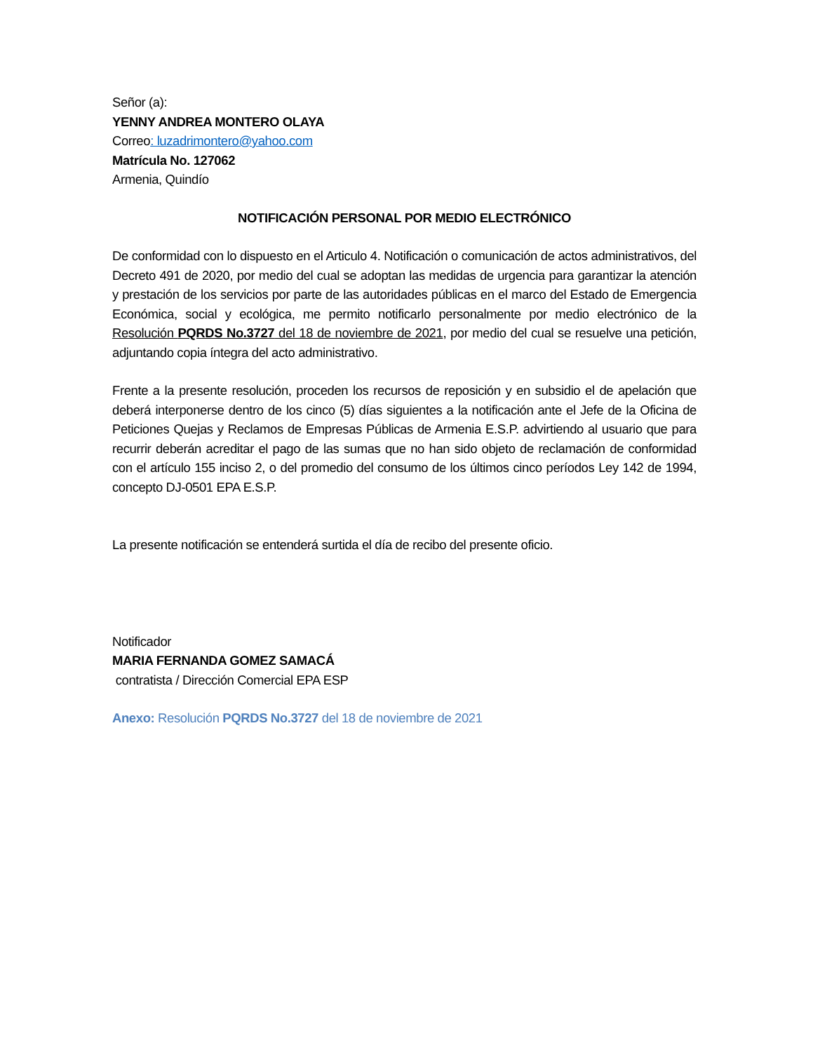Señor (a):
YENNY ANDREA MONTERO OLAYA
Correo: luzadrimontero@yahoo.com
Matrícula No. 127062
Armenia, Quindío
NOTIFICACIÓN PERSONAL POR MEDIO ELECTRÓNICO
De conformidad con lo dispuesto en el Articulo 4. Notificación o comunicación de actos administrativos, del Decreto 491 de 2020, por medio del cual se adoptan las medidas de urgencia para garantizar la atención y prestación de los servicios por parte de las autoridades públicas en el marco del Estado de Emergencia Económica, social y ecológica, me permito notificarlo personalmente por medio electrónico de la Resolución PQRDS No.3727 del 18 de noviembre de 2021, por medio del cual se resuelve una petición, adjuntando copia íntegra del acto administrativo.
Frente a la presente resolución, proceden los recursos de reposición y en subsidio el de apelación que deberá interponerse dentro de los cinco (5) días siguientes a la notificación ante el Jefe de la Oficina de Peticiones Quejas y Reclamos de Empresas Públicas de Armenia E.S.P. advirtiendo al usuario que para recurrir deberán acreditar el pago de las sumas que no han sido objeto de reclamación de conformidad con el artículo 155 inciso 2, o del promedio del consumo de los últimos cinco períodos Ley 142 de 1994, concepto DJ-0501 EPA E.S.P.
La presente notificación se entenderá surtida el día de recibo del presente oficio.
Notificador
MARIA FERNANDA GOMEZ SAMACÁ
contratista / Dirección Comercial EPA ESP
Anexo: Resolución PQRDS No.3727 del 18 de noviembre de 2021